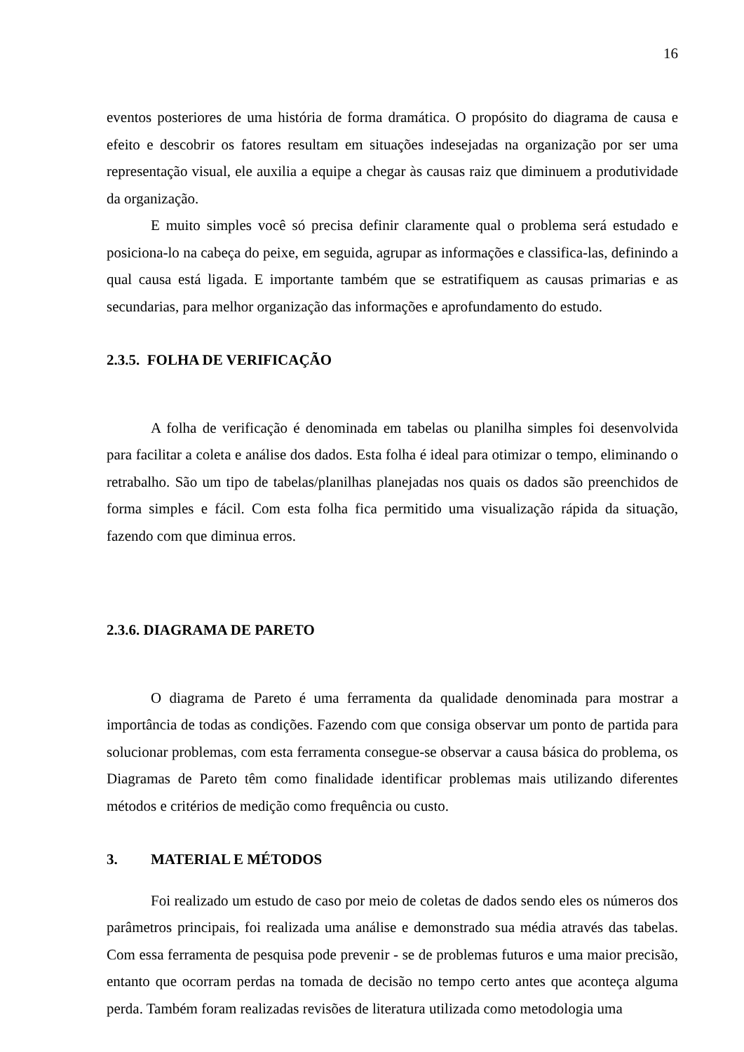16
eventos posteriores de uma história de forma dramática. O propósito do diagrama de causa e efeito e descobrir os fatores resultam em situações indesejadas na organização por ser uma representação visual, ele auxilia a equipe a chegar às causas raiz que diminuem a produtividade da organização.
E muito simples você só precisa definir claramente qual o problema será estudado e posiciona-lo na cabeça do peixe, em seguida, agrupar as informações e classifica-las, definindo a qual causa está ligada. E importante também que se estratifiquem as causas primarias e as secundarias, para melhor organização das informações e aprofundamento do estudo.
2.3.5. FOLHA DE VERIFICAÇÃO
A folha de verificação é denominada em tabelas ou planilha simples foi desenvolvida para facilitar a coleta e análise dos dados. Esta folha é ideal para otimizar o tempo, eliminando o retrabalho. São um tipo de tabelas/planilhas planejadas nos quais os dados são preenchidos de forma simples e fácil. Com esta folha fica permitido uma visualização rápida da situação, fazendo com que diminua erros.
2.3.6. DIAGRAMA DE PARETO
O diagrama de Pareto é uma ferramenta da qualidade denominada para mostrar a importância de todas as condições. Fazendo com que consiga observar um ponto de partida para solucionar problemas, com esta ferramenta consegue-se observar a causa básica do problema, os Diagramas de Pareto têm como finalidade identificar problemas mais utilizando diferentes métodos e critérios de medição como frequência ou custo.
3. MATERIAL E MÉTODOS
Foi realizado um estudo de caso por meio de coletas de dados sendo eles os números dos parâmetros principais, foi realizada uma análise e demonstrado sua média através das tabelas. Com essa ferramenta de pesquisa pode prevenir - se de problemas futuros e uma maior precisão, entanto que ocorram perdas na tomada de decisão no tempo certo antes que aconteça alguma perda. Também foram realizadas revisões de literatura utilizada como metodologia uma